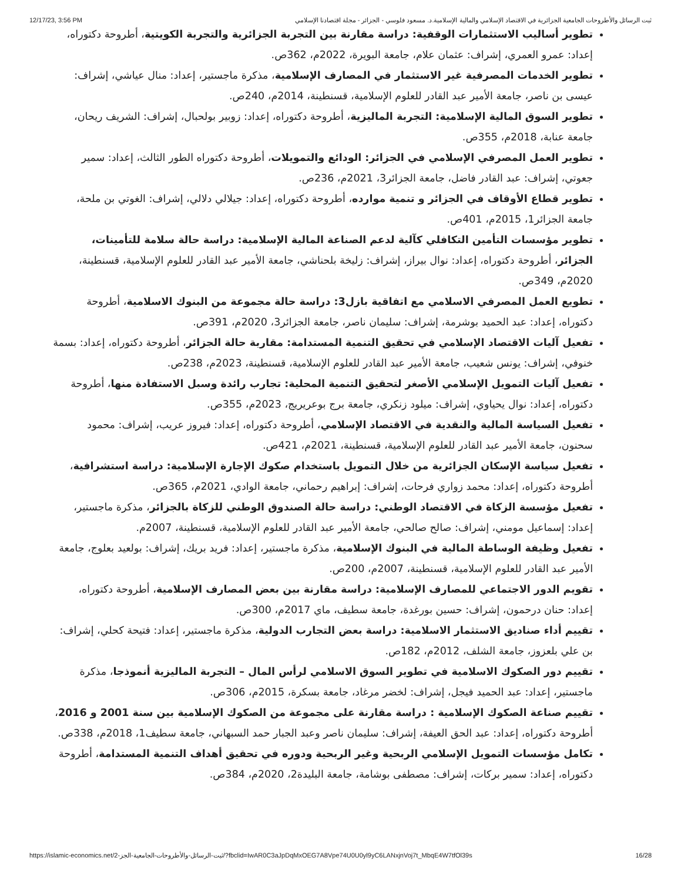12/17/23, 3:56 PM ثبت الرسائل والأطروحات الجامعية الجزائرية في الاقتصاد الإسلامي والمالية الإسلامية.د. مسعود فلوسي - الجزائر - مجلة اقتصادنا الإسلامي
تطوير أساليب الاستثمارات الوقفية: دراسة مقارنة بين التجربة الجزائرية والتجربة الكويتية، أطروحة دكتوراه، إعداد: عمرو العمري، إشراف: عثمان علام، جامعة البويرة، 2022م، 362ص.
تطوير الخدمات المصرفية غير الاستثمار في المصارف الإسلامية، مذكرة ماجستير، إعداد: منال عياشي، إشراف: عيسى بن ناصر، جامعة الأمير عبد القادر للعلوم الإسلامية، قسنطينة، 2014م، 240ص.
تطوير السوق المالية الإسلامية: التجربة الماليزية، أطروحة دكتوراه، إعداد: زوبير بولحبال، إشراف: الشريف ريحان، جامعة عنابة، 2018م، 355ص.
تطوير العمل المصرفي الإسلامي في الجزائر: الودائع والتمويلات، أطروحة دكتوراه الطور الثالث، إعداد: سمير جعوتي، إشراف: عبد القادر فاضل، جامعة الجزائر3، 2021م، 236ص.
تطوير قطاع الأوقاف في الجزائر و تنمية موارده، أطروحة دكتوراه، إعداد: جيلالي دلالي، إشراف: الغوتي بن ملحة، جامعة الجزائر1، 2015م، 401ص.
تطوير مؤسسات التأمين التكافلي كآلية لدعم الصناعة المالية الإسلامية: دراسة حالة سلامة للتأمينات، الجزائر، أطروحة دكتوراه، إعداد: نوال بيراز، إشراف: زليخة بلحناشي، جامعة الأمير عبد القادر للعلوم الإسلامية، قسنطينة، 2020م، 349ص.
تطويع العمل المصرفي الاسلامي مع اتفاقية بازل3: دراسة حالة مجموعة من البنوك الاسلامية، أطروحة دكتوراه، إعداد: عبد الحميد بوشرمة، إشراف: سليمان ناصر، جامعة الجزائر3، 2020م، 391ص.
تفعيل آليات الاقتصاد الإسلامي في تحقيق التنمية المستدامة: مقاربة حالة الجزائر، أطروحة دكتوراه، إعداد: بسمة خنوفي، إشراف: يونس شعيب، جامعة الأمير عبد القادر للعلوم الإسلامية، قسنطينة، 2023م، 238ص.
تفعيل آليات التمويل الإسلامي الأصغر لتحقيق التنمية المحلية: تجارب رائدة وسبل الاستفادة منها، أطروحة دكتوراه، إعداد: نوال يحياوي، إشراف: ميلود زنكري، جامعة برج بوعريريج، 2023م، 355ص.
تفعيل السياسة المالية والنقدية في الاقتصاد الإسلامي، أطروحة دكتوراه، إعداد: فيروز عريب، إشراف: محمود سحنون، جامعة الأمير عبد القادر للعلوم الإسلامية، قسنطينة، 2021م، 421ص.
تفعيل سياسة الإسكان الجزائرية من خلال التمويل باستخدام صكوك الإجارة الإسلامية: دراسة استشرافية، أطروحة دكتوراه، إعداد: محمد زواري فرحات، إشراف: إبراهيم رحماني، جامعة الوادي، 2021م، 365ص.
تفعيل مؤسسة الزكاة في الاقتصاد الوطني: دراسة حالة الصندوق الوطني للزكاة بالجزائر، مذكرة ماجستير، إعداد: إسماعيل مومني، إشراف: صالح صالحي، جامعة الأمير عبد القادر للعلوم الإسلامية، قسنطينة، 2007م.
تفعيل وظيفة الوساطة المالية في البنوك الإسلامية، مذكرة ماجستير، إعداد: فريد بريك، إشراف: بولعيد بعلوج، جامعة الأمير عبد القادر للعلوم الإسلامية، قسنطينة، 2007م، 200ص.
تقويم الدور الاجتماعي للمصارف الإسلامية: دراسة مقارنة بين بعض المصارف الإسلامية، أطروحة دكتوراه، إعداد: حنان درحمون، إشراف: حسين بورغدة، جامعة سطيف، ماي 2017م، 300ص.
تقييم أداء صناديق الاستثمار الاسلامية: دراسة بعض التجارب الدولية، مذكرة ماجستير، إعداد: فتيحة كحلي، إشراف: بن علي بلعزوز، جامعة الشلف، 2012م، 182ص.
تقييم دور الصكوك الاسلامية في تطوير السوق الاسلامي لرأس المال – التجربة الماليزية أنموذجا، مذكرة ماجستير، إعداد: عبد الحميد فيجل، إشراف: لخضر مرغاد، جامعة بسكرة، 2015م، 306ص.
تقييم صناعة الصكوك الإسلامية : دراسة مقارنة على مجموعة من الصكوك الإسلامية بين سنة 2001 و 2016، أطروحة دكتوراه، إعداد: عبد الحق العيفة، إشراف: سليمان ناصر وعبد الجبار حمد السبهاني، جامعة سطيف1، 2018م، 338ص.
تكامل مؤسسات التمويل الإسلامي الربحية وغير الربحية ودوره في تحقيق أهداف التنمية المستدامة، أطروحة دكتوراه، إعداد: سمير بركات، إشراف: مصطفى بوشامة، جامعة البليدة2، 2020م، 384ص.
https://islamic-economics.net/2-ثبت-الرسائل-والأطروحات-الجامعية-الجز/?fbclid=IwAR0C3aJpDqMxOEG7A8Vpe74U0U0yl9yC6LANxjnVoj7t_MbqE4W7tfOl39s 16/28